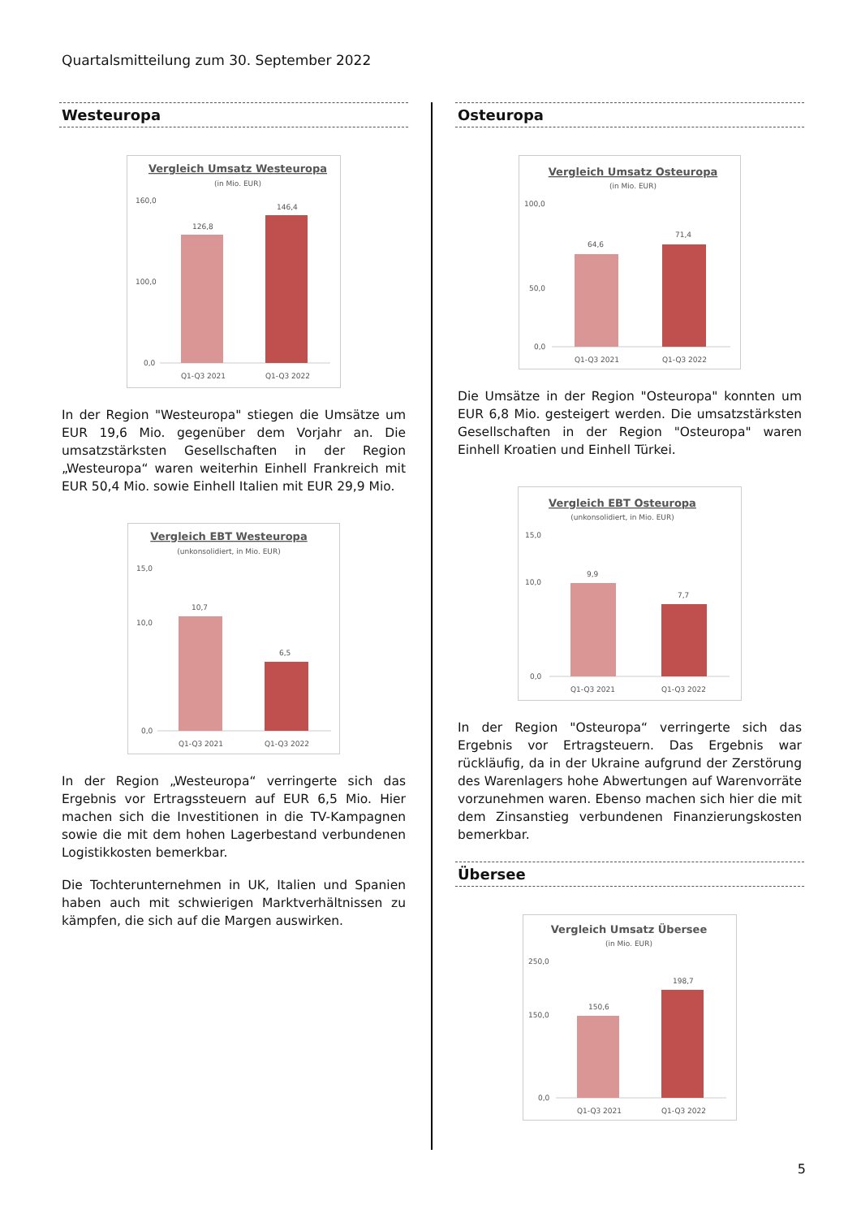Quartalsmitteilung zum 30. September 2022
Westeuropa
Vergleich Umsatz Westeuropa
(in Mio. EUR)
160,0
100,0
0,0
126,8
146,4
Q1-Q3 2021
Q1-Q3 2022
In der Region "Westeuropa" stiegen die Umsätze um EUR 19,6 Mio. gegenüber dem Vorjahr an. Die umsatzstärksten Gesellschaften in der Region „Westeuropa“ waren weiterhin Einhell Frankreich mit EUR 50,4 Mio. sowie Einhell Italien mit EUR 29,9 Mio.
Vergleich EBT Westeuropa
(unkonsolidiert, in Mio. EUR)
15,0
10,0
0,0
10,7
6,5
Q1-Q3 2021
Q1-Q3 2022
In der Region „Westeuropa“ verringerte sich das Ergebnis vor Ertragssteuern auf EUR 6,5 Mio. Hier machen sich die Investitionen in die TV-Kampagnen sowie die mit dem hohen Lagerbestand verbundenen Logistikkosten bemerkbar.
Die Tochterunternehmen in UK, Italien und Spanien haben auch mit schwierigen Marktverhältnissen zu kämpfen, die sich auf die Margen auswirken.
Osteuropa
Vergleich Umsatz Osteuropa
(in Mio. EUR)
100,0
50,0
0,0
64,6
71,4
Q1-Q3 2021
Q1-Q3 2022
Die Umsätze in der Region "Osteuropa" konnten um EUR 6,8 Mio. gesteigert werden. Die umsatzstärksten Gesellschaften in der Region "Osteuropa" waren Einhell Kroatien und Einhell Türkei.
Vergleich EBT Osteuropa
(unkonsolidiert, in Mio. EUR)
15,0
10,0
0,0
9,9
7,7
Q1-Q3 2021
Q1-Q3 2022
In der Region "Osteuropa“ verringerte sich das Ergebnis vor Ertragsteuern. Das Ergebnis war rückläufig, da in der Ukraine aufgrund der Zerstörung des Warenlagers hohe Abwertungen auf Warenvorräte vorzunehmen waren. Ebenso machen sich hier die mit dem Zinsanstieg verbundenen Finanzierungskosten bemerkbar.
Übersee
Vergleich Umsatz Übersee
(in Mio. EUR)
250,0
150,0
0,0
150,6
198,7
Q1-Q3 2021
Q1-Q3 2022
5